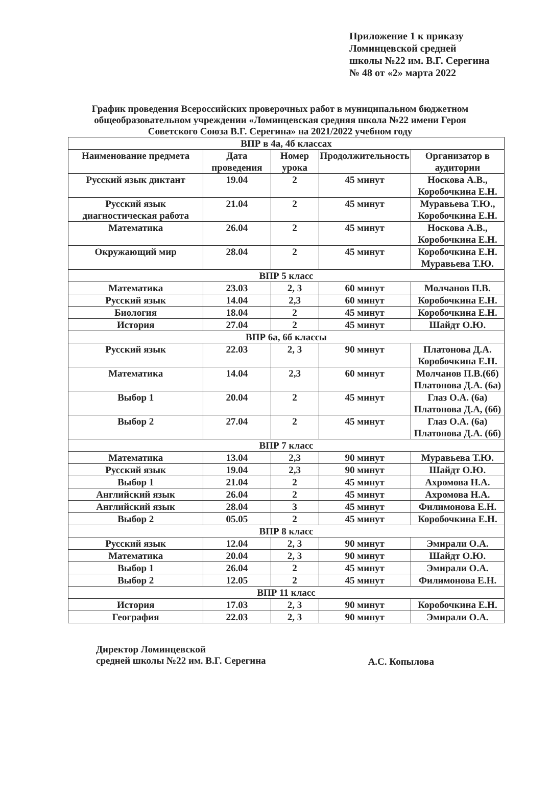Приложение 1 к приказу
Ломинцевской средней
школы №22 им. В.Г. Серегина
№ 48 от «2» марта 2022
График проведения Всероссийских проверочных работ в муниципальном бюджетном общеобразовательном учреждении «Ломинцевская средняя школа №22 имени Героя Советского Союза В.Г. Серегина» на 2021/2022 учебном году
| ВПР в 4а, 4б классах | | | | |
| Наименование предмета | Дата проведения | Номер урока | Продолжительность | Организатор в аудитории |
| Русский язык диктант | 19.04 | 2 | 45 минут | Носкова А.В., Коробочкина Е.Н. |
| Русский язык диагностическая работа | 21.04 | 2 | 45 минут | Муравьева Т.Ю., Коробочкина Е.Н. |
| Математика | 26.04 | 2 | 45 минут | Носкова А.В., Коробочкина Е.Н. |
| Окружающий мир | 28.04 | 2 | 45 минут | Коробочкина Е.Н. Муравьева Т.Ю. |
| ВПР 5 класс | | | | |
| Математика | 23.03 | 2, 3 | 60 минут | Молчанов П.В. |
| Русский язык | 14.04 | 2,3 | 60 минут | Коробочкина Е.Н. |
| Биология | 18.04 | 2 | 45 минут | Коробочкина Е.Н. |
| История | 27.04 | 2 | 45 минут | Шайдт О.Ю. |
| ВПР 6а, 6б классы | | | | |
| Русский язык | 22.03 | 2, 3 | 90 минут | Платонова Д.А. Коробочкина Е.Н. |
| Математика | 14.04 | 2,3 | 60 минут | Молчанов П.В.(6б) Платонова Д.А. (6а) |
| Выбор 1 | 20.04 | 2 | 45 минут | Глаз О.А. (6а) Платонова Д.А, (6б) |
| Выбор 2 | 27.04 | 2 | 45 минут | Глаз О.А. (6а) Платонова Д.А. (6б) |
| ВПР 7 класс | | | | |
| Математика | 13.04 | 2,3 | 90 минут | Муравьева Т.Ю. |
| Русский язык | 19.04 | 2,3 | 90 минут | Шайдт О.Ю. |
| Выбор 1 | 21.04 | 2 | 45 минут | Ахромова Н.А. |
| Английский язык | 26.04 | 2 | 45 минут | Ахромова Н.А. |
| Английский язык | 28.04 | 3 | 45 минут | Филимонова Е.Н. |
| Выбор 2 | 05.05 | 2 | 45 минут | Коробочкина Е.Н. |
| ВПР 8 класс | | | | |
| Русский язык | 12.04 | 2, 3 | 90 минут | Эмирали О.А. |
| Математика | 20.04 | 2, 3 | 90 минут | Шайдт О.Ю. |
| Выбор 1 | 26.04 | 2 | 45 минут | Эмирали О.А. |
| Выбор 2 | 12.05 | 2 | 45 минут | Филимонова Е.Н. |
| ВПР 11 класс | | | | |
| История | 17.03 | 2, 3 | 90 минут | Коробочкина Е.Н. |
| География | 22.03 | 2, 3 | 90 минут | Эмирали О.А. |
Директор Ломинцевской
средней школы №22 им. В.Г. Серегина
А.С. Копылова